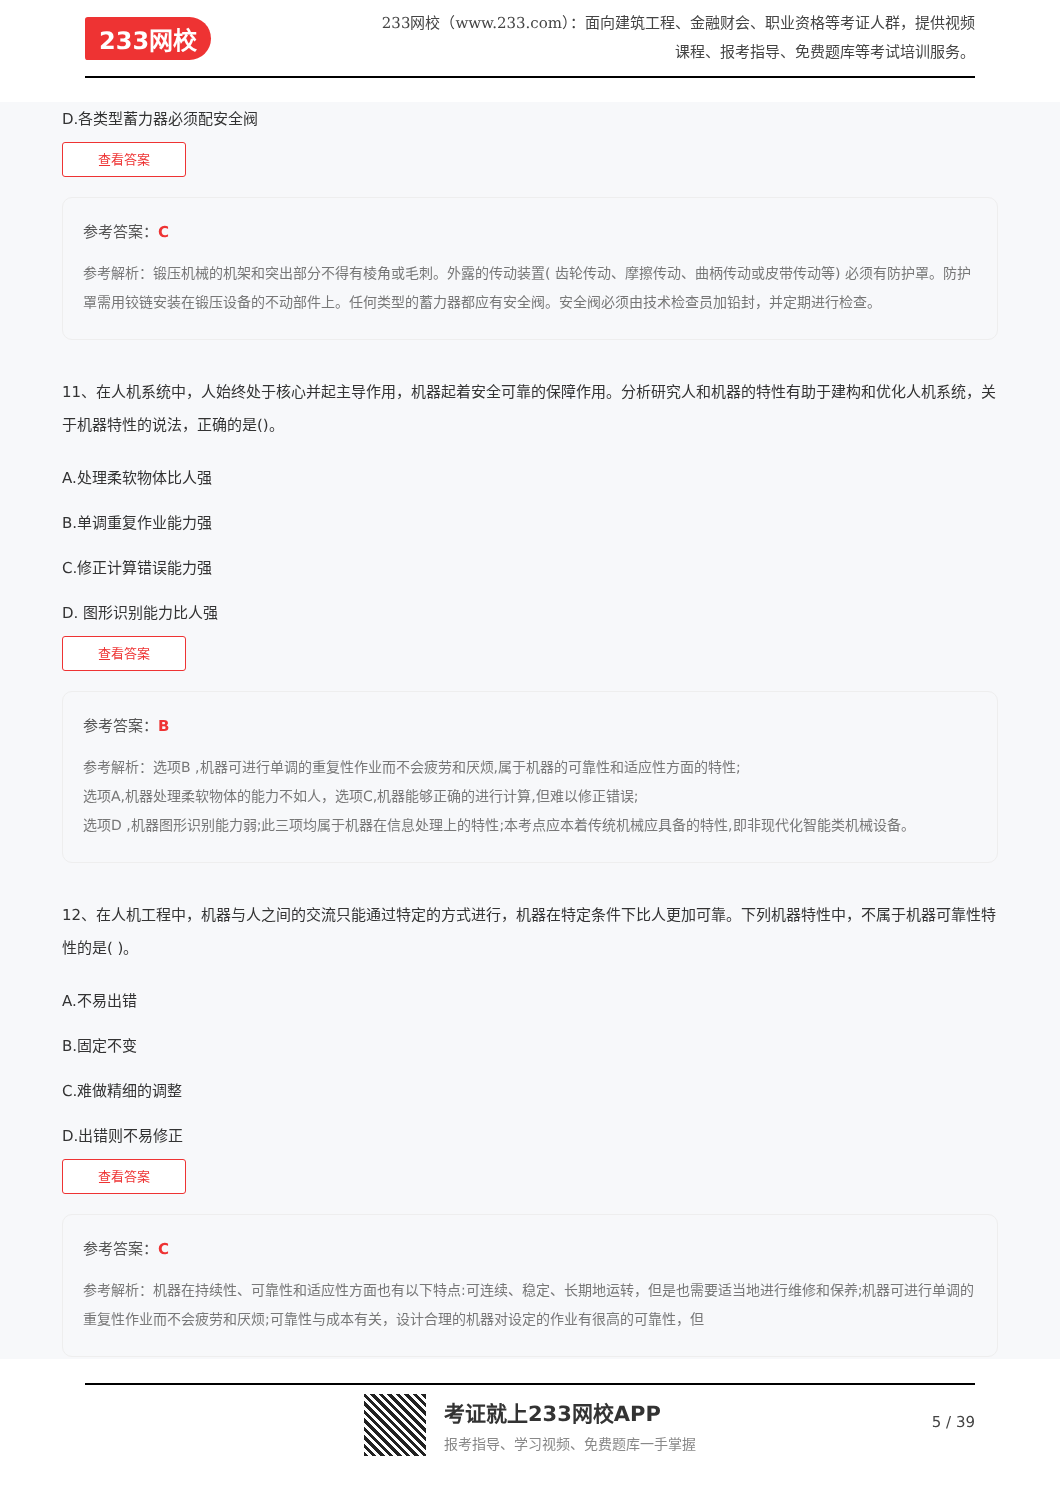233网校
233网校（www.233.com）：面向建筑工程、金融财会、职业资格等考证人群，提供视频课程、报考指导、免费题库等考试培训服务。
D.各类型蓄力器必须配安全阀
查看答案
参考答案：C
参考解析：锻压机械的机架和突出部分不得有棱角或毛刺。外露的传动装置( 齿轮传动、摩擦传动、曲柄传动或皮带传动等) 必须有防护罩。防护罩需用铰链安装在锻压设备的不动部件上。任何类型的蓄力器都应有安全阀。安全阀必须由技术检查员加铅封，并定期进行检查。
11、在人机系统中，人始终处于核心并起主导作用，机器起着安全可靠的保障作用。分析研究人和机器的特性有助于建构和优化人机系统，关于机器特性的说法，正确的是()。
A.处理柔软物体比人强
B.单调重复作业能力强
C.修正计算错误能力强
D. 图形识别能力比人强
查看答案
参考答案：B
参考解析：选项B ,机器可进行单调的重复性作业而不会疲劳和厌烦,属于机器的可靠性和适应性方面的特性;
选项A,机器处理柔软物体的能力不如人，选项C,机器能够正确的进行计算,但难以修正错误;
选项D ,机器图形识别能力弱;此三项均属于机器在信息处理上的特性;本考点应本着传统机械应具备的特性,即非现代化智能类机械设备。
12、在人机工程中，机器与人之间的交流只能通过特定的方式进行，机器在特定条件下比人更加可靠。下列机器特性中，不属于机器可靠性特性的是( )。
A.不易出错
B.固定不变
C.难做精细的调整
D.出错则不易修正
查看答案
参考答案：C
参考解析：机器在持续性、可靠性和适应性方面也有以下特点:可连续、稳定、长期地运转，但是也需要适当地进行维修和保养;机器可进行单调的重复性作业而不会疲劳和厌烦;可靠性与成本有关，设计合理的机器对设定的作业有很高的可靠性，但
考证就上233网校APP
报考指导、学习视频、免费题库一手掌握
5 / 39